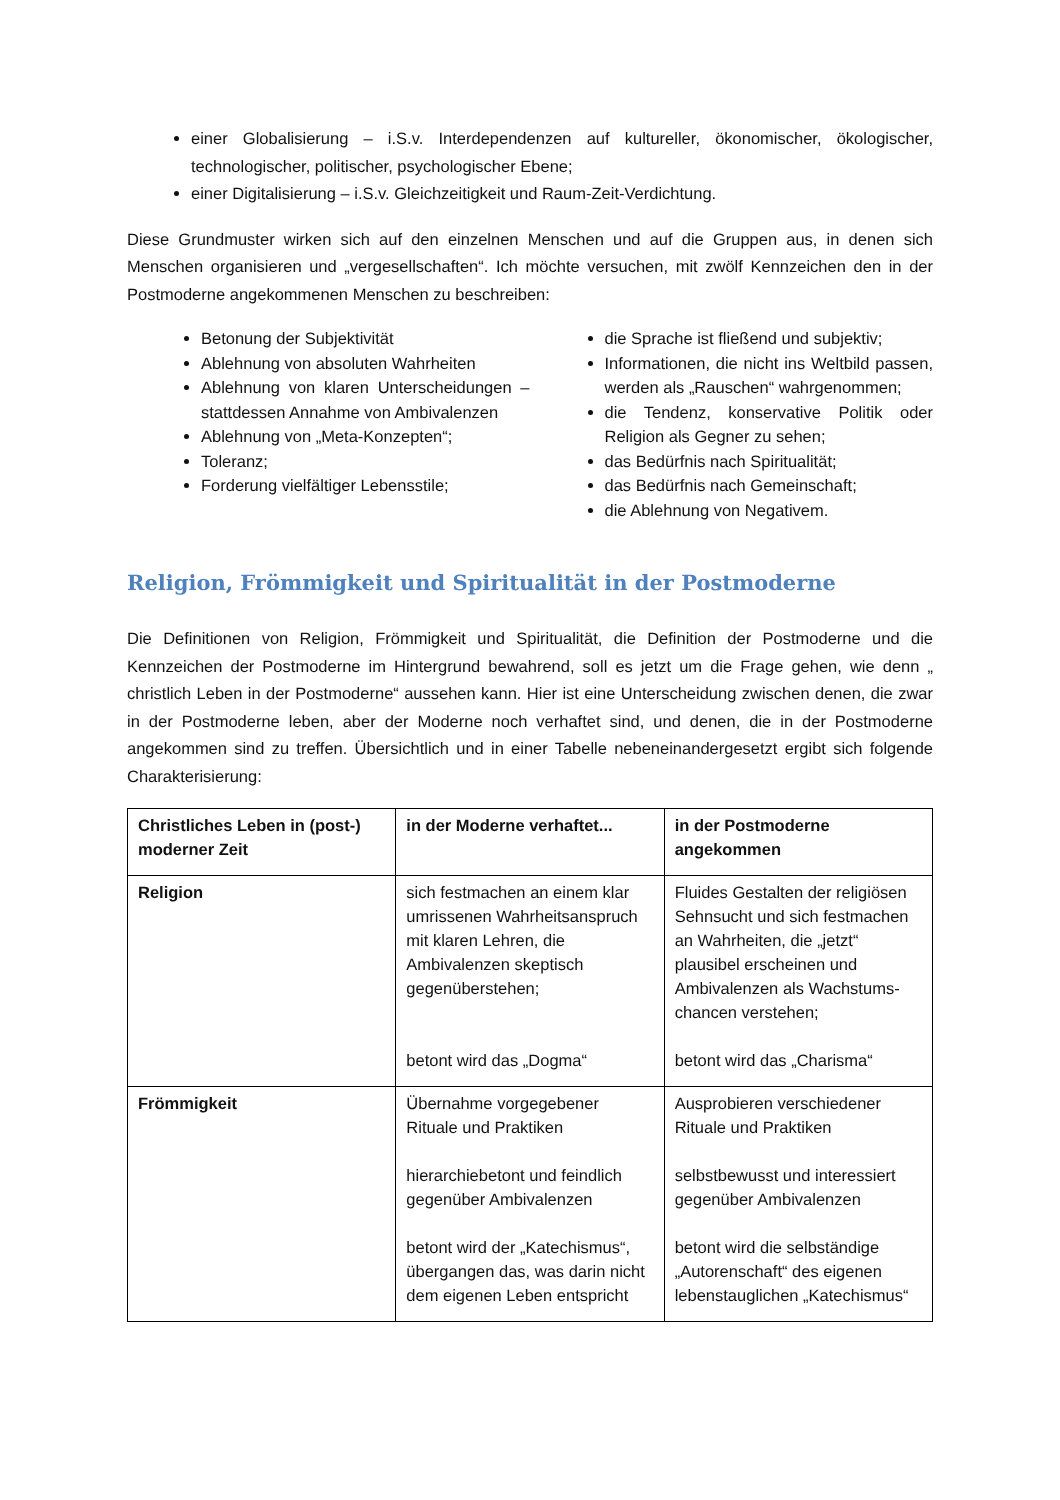einer Globalisierung – i.S.v. Interdependenzen auf kultureller, ökonomischer, ökologischer, technologischer, politischer, psychologischer Ebene;
einer Digitalisierung – i.S.v. Gleichzeitigkeit und Raum-Zeit-Verdichtung.
Diese Grundmuster wirken sich auf den einzelnen Menschen und auf die Gruppen aus, in denen sich Menschen organisieren und „vergesellschaften“. Ich möchte versuchen, mit zwölf Kennzeichen den in der Postmoderne angekommenen Menschen zu beschreiben:
Betonung der Subjektivität
Ablehnung von absoluten Wahrheiten
Ablehnung von klaren Unterscheidungen – stattdessen Annahme von Ambivalenzen
Ablehnung von „Meta-Konzepten“;
Toleranz;
Forderung vielfältiger Lebensstile;
die Sprache ist fließend und subjektiv;
Informationen, die nicht ins Weltbild passen, werden als „Rauschen“ wahrgenommen;
die Tendenz, konservative Politik oder Religion als Gegner zu sehen;
das Bedürfnis nach Spiritualität;
das Bedürfnis nach Gemeinschaft;
die Ablehnung von Negativem.
Religion, Frömmigkeit und Spiritualität in der Postmoderne
Die Definitionen von Religion, Frömmigkeit und Spiritualität, die Definition der Postmoderne und die Kennzeichen der Postmoderne im Hintergrund bewahrend, soll es jetzt um die Frage gehen, wie denn „ christlich Leben in der Postmoderne“ aussehen kann. Hier ist eine Unterscheidung zwischen denen, die zwar in der Postmoderne leben, aber der Moderne noch verhaftet sind, und denen, die in der Postmoderne angekommen sind zu treffen. Übersichtlich und in einer Tabelle nebeneinandergesetzt ergibt sich folgende Charakterisierung:
| Christliches Leben in (post-) moderner Zeit | in der Moderne verhaftet... | in der Postmoderne angekommen |
| --- | --- | --- |
| Religion | sich festmachen an einem klar umrissenen Wahrheitsanspruch mit klaren Lehren, die Ambivalenzen skeptisch gegenüberstehen; betont wird das „Dogma“ | Fluides Gestalten der religiösen Sehnsucht und sich festmachen an Wahrheiten, die „jetzt“ plausibel erscheinen und Ambivalenzen als Wachstums-chancen verstehen; betont wird das „Charisma“ |
| Frömmigkeit | Übernahme vorgegebener Rituale und Praktiken hierarchiebetont und feindlich gegenüber Ambivalenzen betont wird der „Katechismus“, übergangen das, was darin nicht dem eigenen Leben entspricht | Ausprobieren verschiedener Rituale und Praktiken selbstbewusst und interessiert gegenüber Ambivalenzen betont wird die selbständige „Autorenschaft“ des eigenen lebenstauglichen „Katechismus“ |